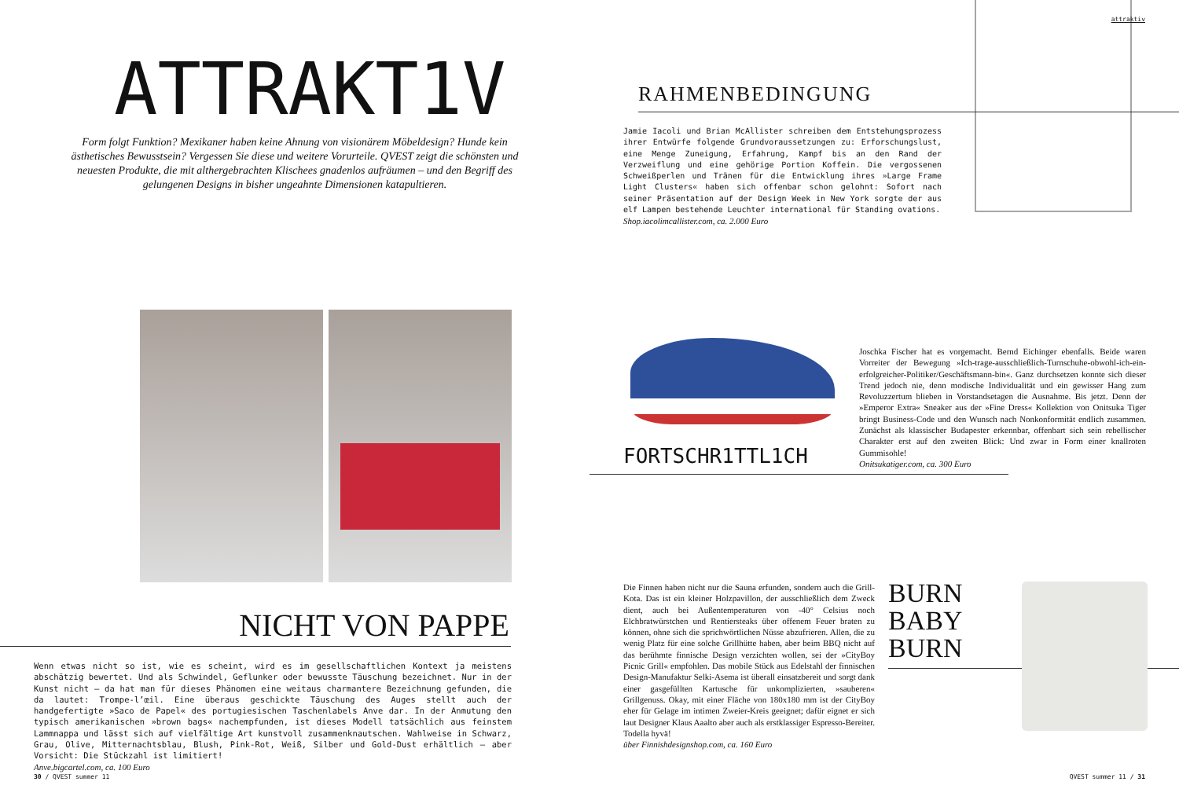ATTRAKT1V
Form folgt Funktion? Mexikaner haben keine Ahnung von visionärem Möbeldesign? Hunde kein ästhetisches Bewusstsein? Vergessen Sie diese und weitere Vorurteile. QVEST zeigt die schönsten und neuesten Produkte, die mit althergebrachten Klischees gnadenlos aufräumen – und den Begriff des gelungenen Designs in bisher ungeahnte Dimensionen katapultieren.
NICHT VON PAPPE
Wenn etwas nicht so ist, wie es scheint, wird es im gesellschaftlichen Kontext ja meistens abschätzig bewertet. Und als Schwindel, Geflunker oder bewusste Täuschung bezeichnet. Nur in der Kunst nicht – da hat man für dieses Phänomen eine weitaus charmantere Bezeichnung gefunden, die da lautet: Trompe-l’œil. Eine überaus geschickte Täuschung des Auges stellt auch der handgefertigte »Saco de Papel« des portugiesischen Taschenlabels Anve dar. In der Anmutung den typisch amerikanischen »brown bags« nachempfunden, ist dieses Modell tatsächlich aus feinstem Lammnappa und lässt sich auf vielfältige Art kunstvoll zusammenknautschen. Wahlweise in Schwarz, Grau, Olive, Mitternachtsblau, Blush, Pink-Rot, Weiß, Silber und Gold-Dust erhältlich – aber Vorsicht: Die Stückzahl ist limitiert!
Anve.bigcartel.com, ca. 100 Euro
30 / QVEST summer 11
attraktiv
RAHMENBEDINGUNG
Jamie Iacoli und Brian McAllister schreiben dem Entstehungsprozess ihrer Entwürfe folgende Grundvoraussetzungen zu: Erforschungslust, eine Menge Zuneigung, Erfahrung, Kampf bis an den Rand der Verzweiflung und eine gehörige Portion Koffein. Die vergossenen Schweißperlen und Tränen für die Entwicklung ihres »Large Frame Light Clusters« haben sich offenbar schon gelohnt: Sofort nach seiner Präsentation auf der Design Week in New York sorgte der aus elf Lampen bestehende Leuchter international für Standing ovations.
Shop.iacolimcallister.com, ca. 2.000 Euro
FORTSCHR1TTL1CH
Joschka Fischer hat es vorgemacht. Bernd Eichinger ebenfalls. Beide waren Vorreiter der Bewegung »Ich-trage-ausschließlich-Turnschuhe-obwohl-ich-ein-erfolgreicher-Politiker/Geschäftsmann-bin«. Ganz durchsetzen konnte sich dieser Trend jedoch nie, denn modische Individualität und ein gewisser Hang zum Revoluzzertum blieben in Vorstandsetagen die Ausnahme. Bis jetzt. Denn der »Emperor Extra« Sneaker aus der »Fine Dress« Kollektion von Onitsuka Tiger bringt Business-Code und den Wunsch nach Nonkonformität endlich zusammen. Zunächst als klassischer Budapester erkennbar, offenbart sich sein rebellischer Charakter erst auf den zweiten Blick: Und zwar in Form einer knallroten Gummisohle!
Onitsukatiger.com, ca. 300 Euro
Die Finnen haben nicht nur die Sauna erfunden, sondern auch die Grill-Kota. Das ist ein kleiner Holzpavillon, der ausschließlich dem Zweck dient, auch bei Außentemperaturen von -40° Celsius noch Elchbratwürstchen und Rentiersteaks über offenem Feuer braten zu können, ohne sich die sprichwörtlichen Nüsse abzufrieren. Allen, die zu wenig Platz für eine solche Grillhütte haben, aber beim BBQ nicht auf das berühmte finnische Design verzichten wollen, sei der »CityBoy Picnic Grill« empfohlen. Das mobile Stück aus Edelstahl der finnischen Design-Manufaktur Selki-Asema ist überall einsatzbereit und sorgt dank einer gasgefüllten Kartusche für unkomplizierten, »sauberen« Grillgenuss. Okay, mit einer Fläche von 180x180 mm ist der CityBoy eher für Gelage im intimen Zweier-Kreis geeignet; dafür eignet er sich laut Designer Klaus Aaalto aber auch als erstklassiger Espresso-Bereiter. Todella hyvä!
über Finnishdesignshop.com, ca. 160 Euro
BURN
BABY
BURN
QVEST summer 11 / 31